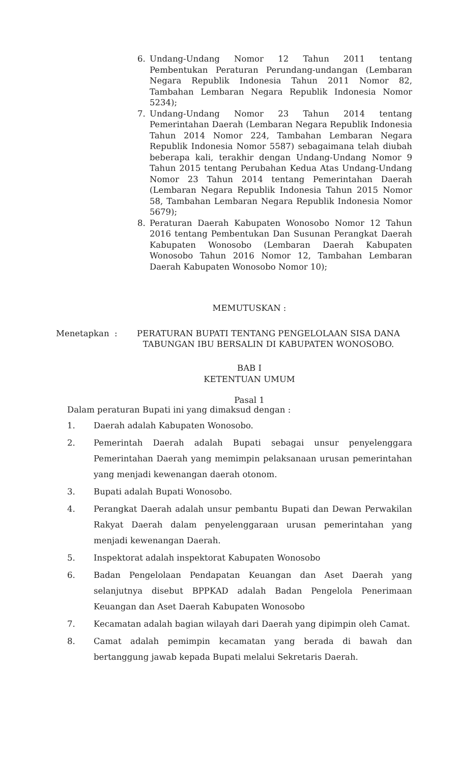6. Undang-Undang Nomor 12 Tahun 2011 tentang Pembentukan Peraturan Perundang-undangan (Lembaran Negara Republik Indonesia Tahun 2011 Nomor 82, Tambahan Lembaran Negara Republik Indonesia Nomor 5234);
7. Undang-Undang Nomor 23 Tahun 2014 tentang Pemerintahan Daerah (Lembaran Negara Republik Indonesia Tahun 2014 Nomor 224, Tambahan Lembaran Negara Republik Indonesia Nomor 5587) sebagaimana telah diubah beberapa kali, terakhir dengan Undang-Undang Nomor 9 Tahun 2015 tentang Perubahan Kedua Atas Undang-Undang Nomor 23 Tahun 2014 tentang Pemerintahan Daerah (Lembaran Negara Republik Indonesia Tahun 2015 Nomor 58, Tambahan Lembaran Negara Republik Indonesia Nomor 5679);
8. Peraturan Daerah Kabupaten Wonosobo Nomor 12 Tahun 2016 tentang Pembentukan Dan Susunan Perangkat Daerah Kabupaten Wonosobo (Lembaran Daerah Kabupaten Wonosobo Tahun 2016 Nomor 12, Tambahan Lembaran Daerah Kabupaten Wonosobo Nomor 10);
MEMUTUSKAN :
Menetapkan: PERATURAN BUPATI TENTANG PENGELOLAAN SISA DANA TABUNGAN IBU BERSALIN DI KABUPATEN WONOSOBO.
BAB I
KETENTUAN UMUM
Pasal 1
Dalam peraturan Bupati ini yang dimaksud dengan :
1. Daerah adalah Kabupaten Wonosobo.
2. Pemerintah Daerah adalah Bupati sebagai unsur penyelenggara Pemerintahan Daerah yang memimpin pelaksanaan urusan pemerintahan yang menjadi kewenangan daerah otonom.
3. Bupati adalah Bupati Wonosobo.
4. Perangkat Daerah adalah unsur pembantu Bupati dan Dewan Perwakilan Rakyat Daerah dalam penyelenggaraan urusan pemerintahan yang menjadi kewenangan Daerah.
5. Inspektorat adalah inspektorat Kabupaten Wonosobo
6. Badan Pengelolaan Pendapatan Keuangan dan Aset Daerah yang selanjutnya disebut BPPKAD adalah Badan Pengelola Penerimaan Keuangan dan Aset Daerah Kabupaten Wonosobo
7. Kecamatan adalah bagian wilayah dari Daerah yang dipimpin oleh Camat.
8. Camat adalah pemimpin kecamatan yang berada di bawah dan bertanggung jawab kepada Bupati melalui Sekretaris Daerah.